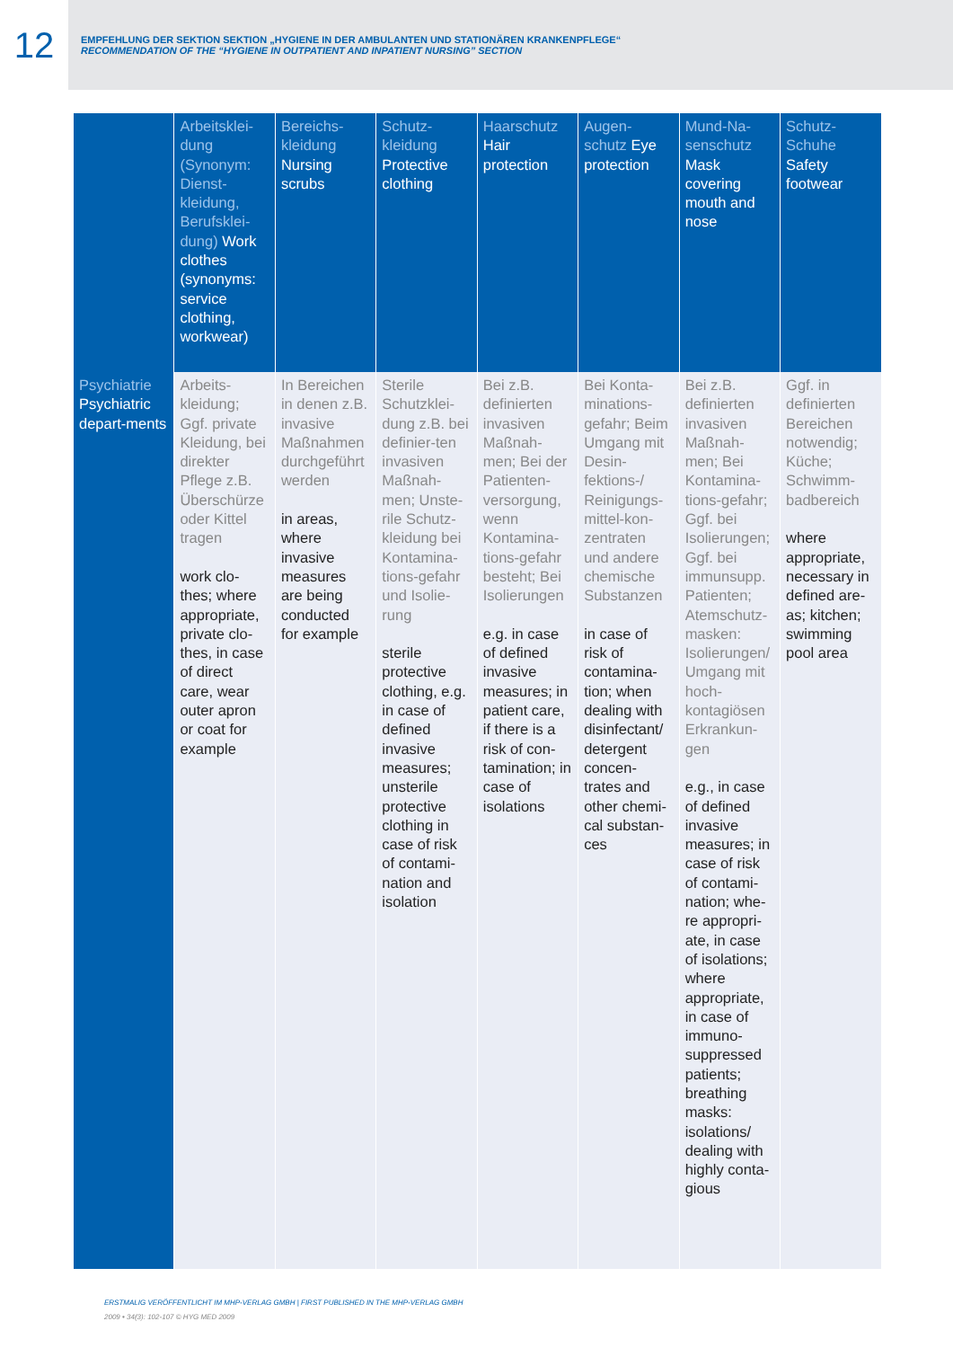12
EMPFEHLUNG DER SEKTION SEKTION „HYGIENE IN DER AMBULANTEN UND STATIONÄREN KRANKENPFLEGE“
RECOMMENDATION OF THE “HYGIENE IN OUTPATIENT AND INPATIENT NURSING” SECTION
| | Arbeitsklei-dung (Synonym: Dienst-kleidung, Berufsklei-dung) Work clothes (synonyms: service clothing, workwear) | Bereichs-kleidung Nursing scrubs | Schutz-kleidung Protective clothing | Haarschutz Hair protection | Augen-schutz Eye protection | Mund-Na-senschutz Mask covering mouth and nose | Schutz-Schuhe Safety footwear |
| --- | --- | --- | --- | --- | --- | --- | --- |
| Psychiatrie Psychiatric depart-ments | Arbeits-kleidung; Ggf. private Kleidung, bei direkter Pflege z.B. Überschürze oder Kittel tragen work clo-thes; where appropriate, private clo-thes, in case of direct care, wear outer apron or coat for example | In Bereichen in denen z.B. invasive Maßnahmen durchgeführt werden in areas, where invasive measures are being conducted for example | Sterile Schutzklei-dung z.B. bei definier-ten invasiven Maßnah-men; Unste-rile Schutz-kleidung bei Kontamina-tions-gefahr und Isolie-rung sterile protective clothing, e.g. in case of defined invasive measures; unsterile protective clothing in case of risk of contami-nation and isolation | Bei z.B. definierten invasiven Maßnah-men; Bei der Patienten-versorgung, wenn Kontamina-tions-gefahr besteht; Bei Isolierungen e.g. in case of defined invasive measures; in patient care, if there is a risk of con-tamination; in case of isolations | Bei Konta-minations-gefahr; Beim Umgang mit Desin-fektions-/ Reinigungs-mittel-kon-zentraten und andere chemische Substanzen in case of risk of contamina-tion; when dealing with disinfectant/ detergent concen-trates and other chemi-cal substan-ces | Bei z.B. definierten invasiven Maßnah-men; Bei Kontamina-tions-gefahr; Ggf. bei Isolierungen; Ggf. bei immunsupp. Patienten; Atemschutz-masken: Isolierungen/ Umgang mit hoch-kontagiösen Erkrankun-gen e.g., in case of defined invasive measures; in case of risk of contami-nation; whe-re appropri-ate, in case of isolations; where appropriate, in case of immuno-suppressed patients; breathing masks: isolations/ dealing with highly conta-gious | Ggf. in definierten Bereichen notwendig; Küche; Schwimm-badbereich where appropriate, necessary in defined are-as; kitchen; swimming pool area |
ERSTMALIG VERÖFFENTLICHT IM MHP-VERLAG GMBH | FIRST PUBLISHED IN THE MHP-VERLAG GMBH
2009 • 34(3): 102-107 © HYG MED 2009